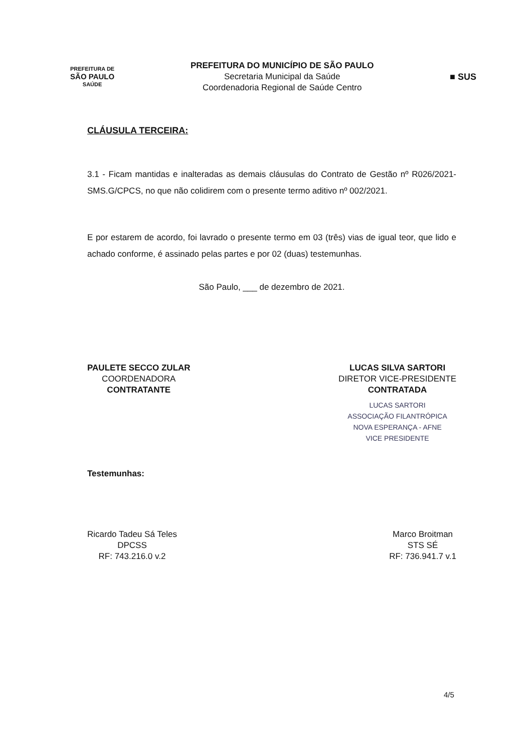PREFEITURA DE
SÃO PAULO
SAÚDE
PREFEITURA DO MUNICÍPIO DE SÃO PAULO
Secretaria Municipal da Saúde
Coordenadoria Regional de Saúde Centro
■ SUS
CLÁUSULA TERCEIRA:
3.1 - Ficam mantidas e inalteradas as demais cláusulas do Contrato de Gestão nº R026/2021-SMS.G/CPCS, no que não colidirem com o presente termo aditivo nº 002/2021.
E por estarem de acordo, foi lavrado o presente termo em 03 (três) vias de igual teor, que lido e achado conforme, é assinado pelas partes e por 02 (duas) testemunhas.
São Paulo, ___ de dezembro de 2021.
PAULETE SECCO ZULAR
COORDENADORA
CONTRATANTE
LUCAS SILVA SARTORI
DIRETOR VICE-PRESIDENTE
CONTRATADA
LUCAS SARTORI
ASSOCIAÇÃO FILANTRÓPICA
NOVA ESPERANÇA - AFNE
VICE PRESIDENTE
Testemunhas:
Ricardo Tadeu Sá Teles
DPCSS
RF: 743.216.0 v.2
Marco Broitman
STS SÉ
RF: 736.941.7 v.1
4/5